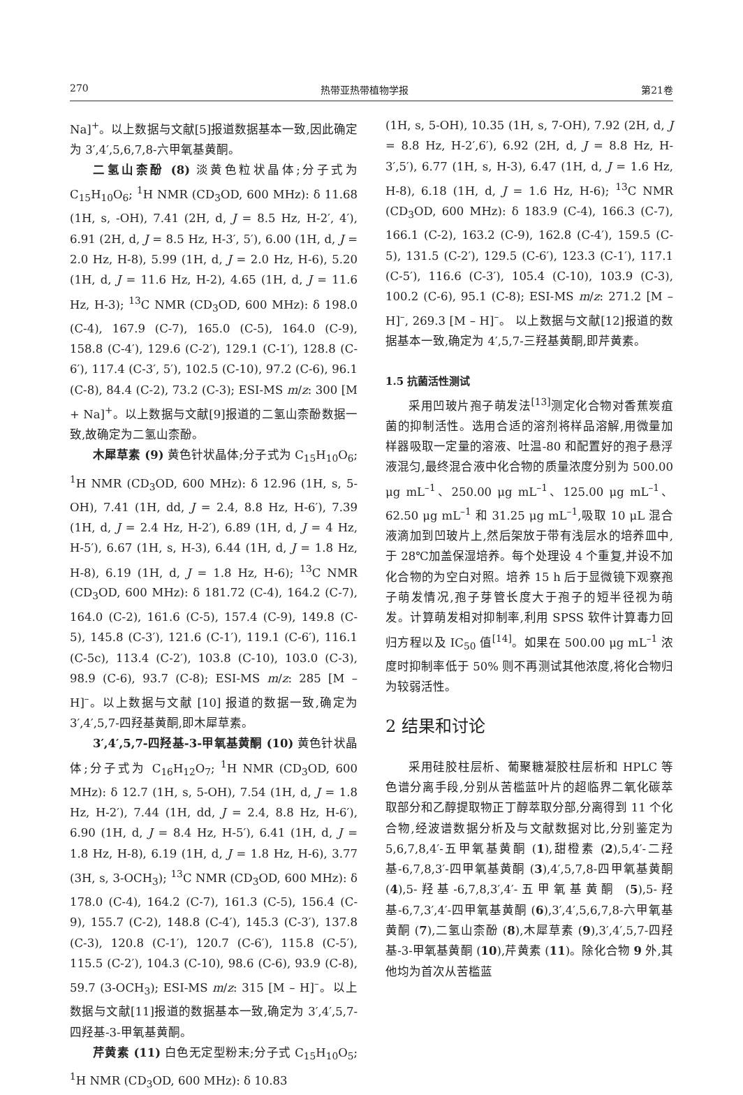270 热带亚热带植物学报 第21卷
Na]<sup>+</sup>。以上数据与文献[5]报道数据基本一致,因此确定为 3′,4′,5,6,7,8-六甲氧基黄酮。
二氢山柰酚 (8) 淡黄色粒状晶体;分子式为 C<sub>15</sub>H<sub>10</sub>O<sub>6</sub>; <sup>1</sup>H NMR (CD<sub>3</sub>OD, 600 MHz): δ 11.68 (1H, s, -OH), 7.41 (2H, d, J = 8.5 Hz, H-2′, 4′), 6.91 (2H, d, J = 8.5 Hz, H-3′, 5′), 6.00 (1H, d, J = 2.0 Hz, H-8), 5.99 (1H, d, J = 2.0 Hz, H-6), 5.20 (1H, d, J = 11.6 Hz, H-2), 4.65 (1H, d, J = 11.6 Hz, H-3); <sup>13</sup>C NMR (CD<sub>3</sub>OD, 600 MHz): δ 198.0 (C-4), 167.9 (C-7), 165.0 (C-5), 164.0 (C-9), 158.8 (C-4′), 129.6 (C-2′), 129.1 (C-1′), 128.8 (C-6′), 117.4 (C-3′, 5′), 102.5 (C-10), 97.2 (C-6), 96.1 (C-8), 84.4 (C-2), 73.2 (C-3); ESI-MS m/z: 300 [M + Na]<sup>+</sup>。以上数据与文献[9]报道的二氢山柰酚数据一致,故确定为二氢山柰酚。
木犀草素 (9) 黄色针状晶体;分子式为 C<sub>15</sub>H<sub>10</sub>O<sub>6</sub>; <sup>1</sup>H NMR (CD<sub>3</sub>OD, 600 MHz): δ 12.96 (1H, s, 5-OH), 7.41 (1H, dd, J = 2.4, 8.8 Hz, H-6′), 7.39 (1H, d, J = 2.4 Hz, H-2′), 6.89 (1H, d, J = 4 Hz, H-5′), 6.67 (1H, s, H-3), 6.44 (1H, d, J = 1.8 Hz, H-8), 6.19 (1H, d, J = 1.8 Hz, H-6); <sup>13</sup>C NMR (CD<sub>3</sub>OD, 600 MHz): δ 181.72 (C-4), 164.2 (C-7), 164.0 (C-2), 161.6 (C-5), 157.4 (C-9), 149.8 (C-5), 145.8 (C-3′), 121.6 (C-1′), 119.1 (C-6′), 116.1 (C-5c), 113.4 (C-2′), 103.8 (C-10), 103.0 (C-3), 98.9 (C-6), 93.7 (C-8); ESI-MS m/z: 285 [M – H]<sup>–</sup>。以上数据与文献 [10] 报道的数据一致,确定为 3′,4′,5,7-四羟基黄酮,即木犀草素。
3′,4′,5,7-四羟基-3-甲氧基黄酮 (10) 黄色针状晶体;分子式为 C<sub>16</sub>H<sub>12</sub>O<sub>7</sub>; <sup>1</sup>H NMR (CD<sub>3</sub>OD, 600 MHz): δ 12.7 (1H, s, 5-OH), 7.54 (1H, d, J = 1.8 Hz, H-2′), 7.44 (1H, dd, J = 2.4, 8.8 Hz, H-6′), 6.90 (1H, d, J = 8.4 Hz, H-5′), 6.41 (1H, d, J = 1.8 Hz, H-8), 6.19 (1H, d, J = 1.8 Hz, H-6), 3.77 (3H, s, 3-OCH<sub>3</sub>); <sup>13</sup>C NMR (CD<sub>3</sub>OD, 600 MHz): δ 178.0 (C-4), 164.2 (C-7), 161.3 (C-5), 156.4 (C-9), 155.7 (C-2), 148.8 (C-4′), 145.3 (C-3′), 137.8 (C-3), 120.8 (C-1′), 120.7 (C-6′), 115.8 (C-5′), 115.5 (C-2′), 104.3 (C-10), 98.6 (C-6), 93.9 (C-8), 59.7 (3-OCH<sub>3</sub>); ESI-MS m/z: 315 [M – H]<sup>–</sup>。以上数据与文献[11]报道的数据基本一致,确定为 3′,4′,5,7-四羟基-3-甲氧基黄酮。
芹黄素 (11) 白色无定型粉末;分子式 C<sub>15</sub>H<sub>10</sub>O<sub>5</sub>; <sup>1</sup>H NMR (CD<sub>3</sub>OD, 600 MHz): δ 10.83
(1H, s, 5-OH), 10.35 (1H, s, 7-OH), 7.92 (2H, d, J = 8.8 Hz, H-2′,6′), 6.92 (2H, d, J = 8.8 Hz, H-3′,5′), 6.77 (1H, s, H-3), 6.47 (1H, d, J = 1.6 Hz, H-8), 6.18 (1H, d, J = 1.6 Hz, H-6); <sup>13</sup>C NMR (CD<sub>3</sub>OD, 600 MHz): δ 183.9 (C-4), 166.3 (C-7), 166.1 (C-2), 163.2 (C-9), 162.8 (C-4′), 159.5 (C-5), 131.5 (C-2′), 129.5 (C-6′), 123.3 (C-1′), 117.1 (C-5′), 116.6 (C-3′), 105.4 (C-10), 103.9 (C-3), 100.2 (C-6), 95.1 (C-8); ESI-MS m/z: 271.2 [M – H]<sup>–</sup>, 269.3 [M – H]<sup>–</sup>。 以上数据与文献[12]报道的数据基本一致,确定为 4′,5,7-三羟基黄酮,即芹黄素。
1.5 抗菌活性测试
采用凹玻片孢子萌发法<sup>[13]</sup>测定化合物对香蕉炭疽菌的抑制活性。选用合适的溶剂将样品溶解,用微量加样器吸取一定量的溶液、吐温-80 和配置好的孢子悬浮液混匀,最终混合液中化合物的质量浓度分别为 500.00 μg mL<sup>–1</sup>、250.00 μg mL<sup>–1</sup>、125.00 μg mL<sup>–1</sup>、62.50 μg mL<sup>–1</sup> 和 31.25 μg mL<sup>–1</sup>,吸取 10 μL 混合液滴加到凹玻片上,然后架放于带有浅层水的培养皿中,于 28℃加盖保湿培养。每个处理设 4 个重复,并设不加化合物的为空白对照。培养 15 h 后于显微镜下观察孢子萌发情况,孢子芽管长度大于孢子的短半径视为萌发。计算萌发相对抑制率,利用 SPSS 软件计算毒力回归方程以及 IC<sub>50</sub> 值<sup>[14]</sup>。如果在 500.00 μg mL<sup>–1</sup> 浓度时抑制率低于 50% 则不再测试其他浓度,将化合物归为较弱活性。
2 结果和讨论
采用硅胶柱层析、葡聚糖凝胶柱层析和 HPLC 等色谱分离手段,分别从苦槛蓝叶片的超临界二氧化碳萃取部分和乙醇提取物正丁醇萃取分部,分离得到 11 个化合物,经波谱数据分析及与文献数据对比,分别鉴定为 5,6,7,8,4′-五甲氧基黄酮 (1),甜橙素 (2),5,4′-二羟基-6,7,8,3′-四甲氧基黄酮 (3),4′,5,7,8-四甲氧基黄酮 (4),5-羟基-6,7,8,3′,4′-五甲氧基黄酮 (5),5-羟基-6,7,3′,4′-四甲氧基黄酮 (6),3′,4′,5,6,7,8-六甲氧基黄酮 (7),二氢山柰酚 (8),木犀草素 (9),3′,4′,5,7-四羟基-3-甲氧基黄酮 (10),芹黄素 (11)。除化合物 9 外,其他均为首次从苦槛蓝